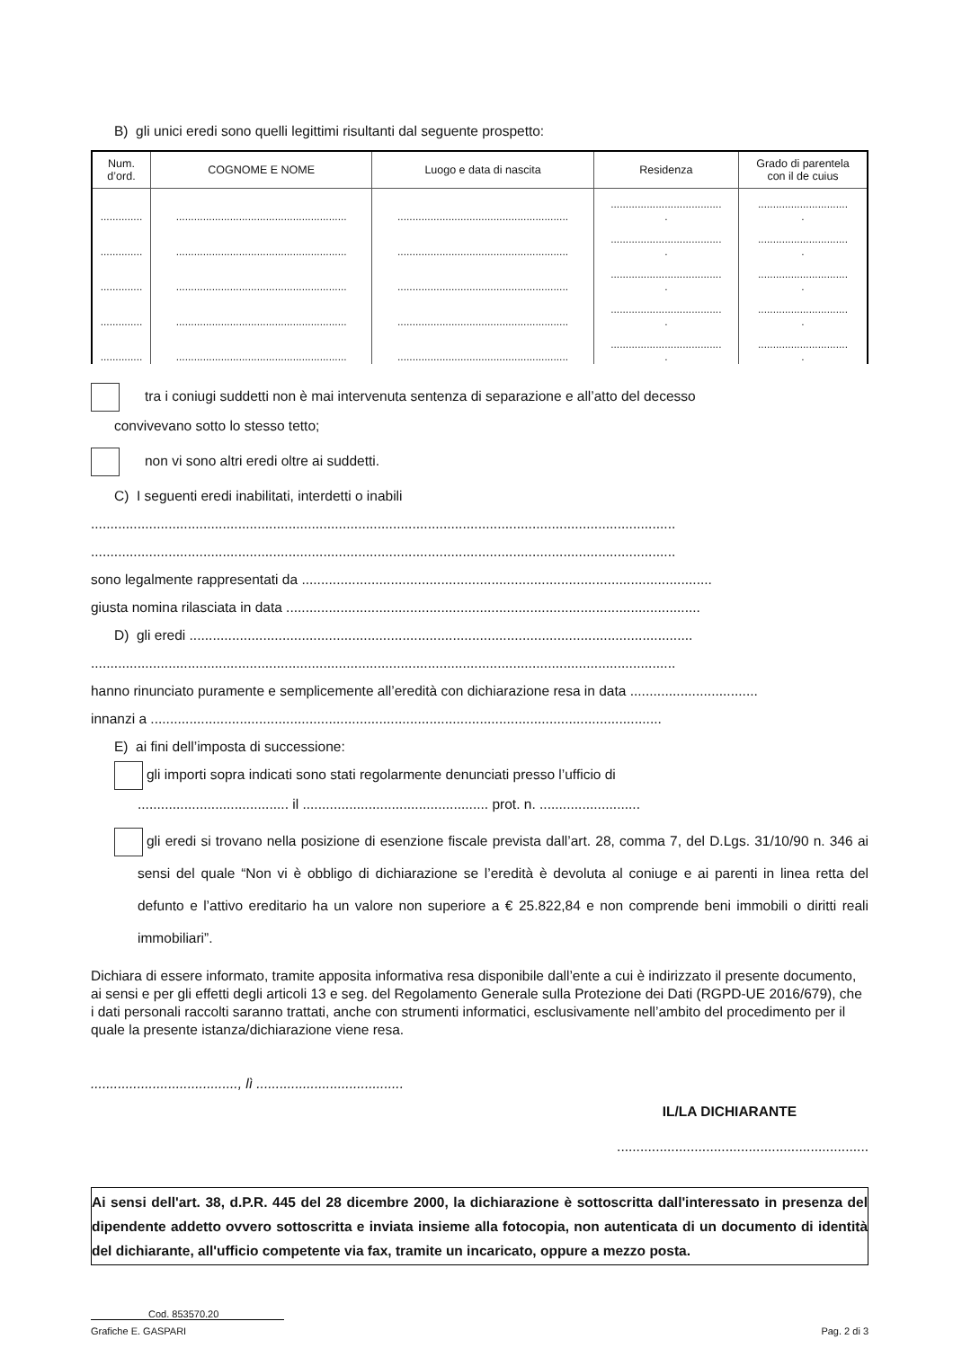B) gli unici eredi sono quelli legittimi risultanti dal seguente prospetto:
| Num. d’ord. | COGNOME E NOME | Luogo e data di nascita | Residenza | Grado di parentela con il de cuius |
| --- | --- | --- | --- | --- |
| .............. | ......................................................... | ......................................................... | ..................................... . | .............................. . |
| .............. | ......................................................... | ......................................................... | ..................................... . | .............................. . |
| .............. | ......................................................... | ......................................................... | ..................................... . | .............................. . |
| .............. | ......................................................... | ......................................................... | ..................................... . | .............................. . |
| .............. | ......................................................... | ......................................................... | ..................................... . | .............................. . |
tra i coniugi suddetti non è mai intervenuta sentenza di separazione e all’atto del decesso
convivevano sotto lo stesso tetto;
non vi sono altri eredi oltre ai suddetti.
C) I seguenti eredi inabilitati, interdetti o inabili
.......................................................................................................................................................
.......................................................................................................................................................
sono legalmente rappresentati da ..........................................................................................................
giusta nomina rilasciata in data ...........................................................................................................
D) gli eredi ..................................................................................................................................
.......................................................................................................................................................
hanno rinunciato puramente e semplicemente all’eredità con dichiarazione resa in data .................................
innanzi a ....................................................................................................................................
E) ai fini dell’imposta di successione:
gli importi sopra indicati sono stati regolarmente denunciati presso l’ufficio di
....................................... il ................................................ prot. n. ..........................
gli eredi si trovano nella posizione di esenzione fiscale prevista dall’art. 28, comma 7, del D.Lgs. 31/10/90 n. 346 ai sensi del quale “Non vi è obbligo di dichiarazione se l’eredità è devoluta al coniuge e ai parenti in linea retta del defunto e l’attivo ereditario ha un valore non superiore a € 25.822,84 e non comprende beni immobili o diritti reali immobiliari”.
Dichiara di essere informato, tramite apposita informativa resa disponibile dall’ente a cui è indirizzato il presente documento, ai sensi e per gli effetti degli articoli 13 e seg. del Regolamento Generale sulla Protezione dei Dati (RGPD-UE 2016/679), che i dati personali raccolti saranno trattati, anche con strumenti informatici, esclusivamente nell’ambito del procedimento per il quale la presente istanza/dichiarazione viene resa.
......................................, lì ......................................
IL/LA DICHIARANTE
.................................................................
Ai sensi dell'art. 38, d.P.R. 445 del 28 dicembre 2000, la dichiarazione è sottoscritta dall'interessato in presenza del dipendente addetto ovvero sottoscritta e inviata insieme alla fotocopia, non autenticata di un documento di identità del dichiarante, all'ufficio competente via fax, tramite un incaricato, oppure a mezzo posta.
Cod. 853570.20
Grafiche E. GASPARI Pag. 2 di 3